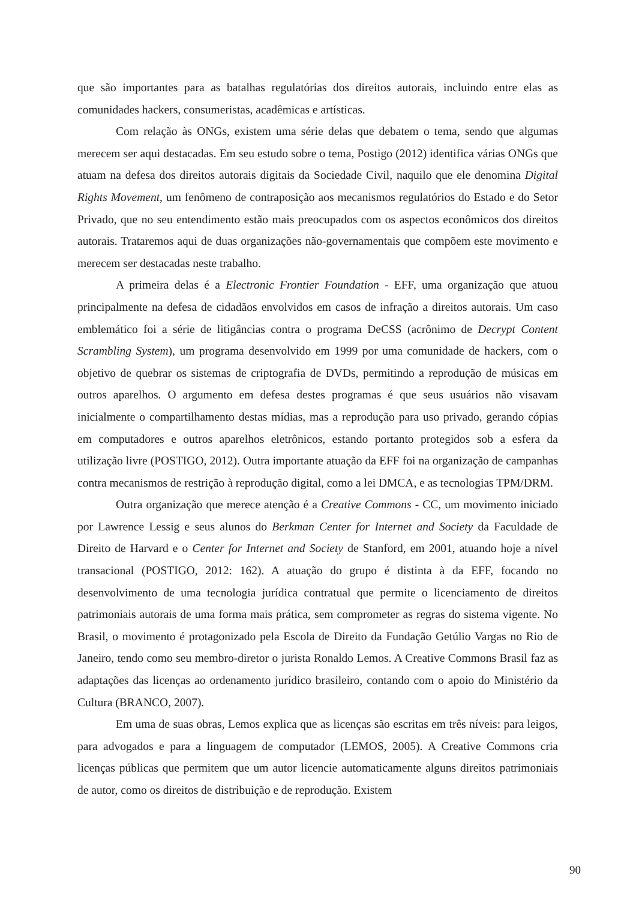que são importantes para as batalhas regulatórias dos direitos autorais, incluindo entre elas as comunidades hackers, consumeristas, acadêmicas e artísticas.
Com relação às ONGs, existem uma série delas que debatem o tema, sendo que algumas merecem ser aqui destacadas. Em seu estudo sobre o tema, Postigo (2012) identifica várias ONGs que atuam na defesa dos direitos autorais digitais da Sociedade Civil, naquilo que ele denomina Digital Rights Movement, um fenômeno de contraposição aos mecanismos regulatórios do Estado e do Setor Privado, que no seu entendimento estão mais preocupados com os aspectos econômicos dos direitos autorais. Trataremos aqui de duas organizações não-governamentais que compõem este movimento e merecem ser destacadas neste trabalho.
A primeira delas é a Electronic Frontier Foundation - EFF, uma organização que atuou principalmente na defesa de cidadãos envolvidos em casos de infração a direitos autorais. Um caso emblemático foi a série de litigâncias contra o programa DeCSS (acrônimo de Decrypt Content Scrambling System), um programa desenvolvido em 1999 por uma comunidade de hackers, com o objetivo de quebrar os sistemas de criptografia de DVDs, permitindo a reprodução de músicas em outros aparelhos. O argumento em defesa destes programas é que seus usuários não visavam inicialmente o compartilhamento destas mídias, mas a reprodução para uso privado, gerando cópias em computadores e outros aparelhos eletrônicos, estando portanto protegidos sob a esfera da utilização livre (POSTIGO, 2012). Outra importante atuação da EFF foi na organização de campanhas contra mecanismos de restrição à reprodução digital, como a lei DMCA, e as tecnologias TPM/DRM.
Outra organização que merece atenção é a Creative Commons - CC, um movimento iniciado por Lawrence Lessig e seus alunos do Berkman Center for Internet and Society da Faculdade de Direito de Harvard e o Center for Internet and Society de Stanford, em 2001, atuando hoje a nível transacional (POSTIGO, 2012: 162). A atuação do grupo é distinta à da EFF, focando no desenvolvimento de uma tecnologia jurídica contratual que permite o licenciamento de direitos patrimoniais autorais de uma forma mais prática, sem comprometer as regras do sistema vigente. No Brasil, o movimento é protagonizado pela Escola de Direito da Fundação Getúlio Vargas no Rio de Janeiro, tendo como seu membro-diretor o jurista Ronaldo Lemos. A Creative Commons Brasil faz as adaptações das licenças ao ordenamento jurídico brasileiro, contando com o apoio do Ministério da Cultura (BRANCO, 2007).
Em uma de suas obras, Lemos explica que as licenças são escritas em três níveis: para leigos, para advogados e para a linguagem de computador (LEMOS, 2005). A Creative Commons cria licenças públicas que permitem que um autor licencie automaticamente alguns direitos patrimoniais de autor, como os direitos de distribuição e de reprodução. Existem
90